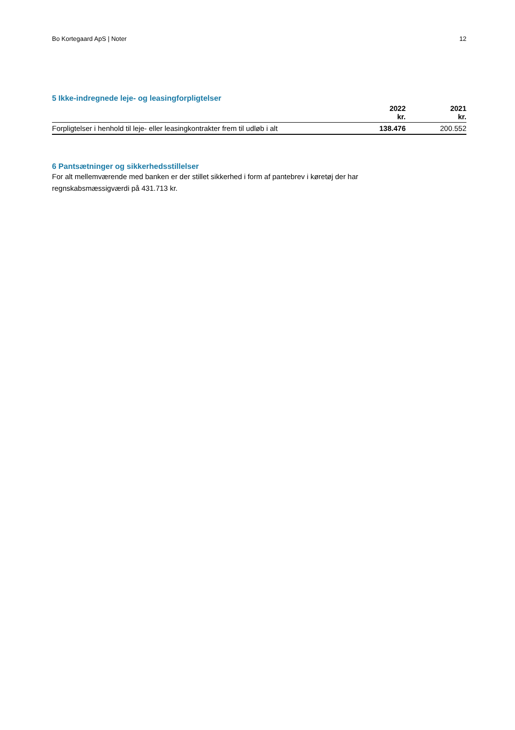Bo Kortegaard ApS | Noter 12
5 Ikke-indregnede leje- og leasingforpligtelser
| | 2022 kr. | 2021 kr. |
| --- | --- | --- |
| Forpligtelser i henhold til leje- eller leasingkontrakter frem til udløb i alt | 138.476 | 200.552 |
6 Pantsætninger og sikkerhedsstillelser
For alt mellemværende med banken er der stillet sikkerhed i form af pantebrev i køretøj der har
regnskabsmæssigværdi på 431.713 kr.